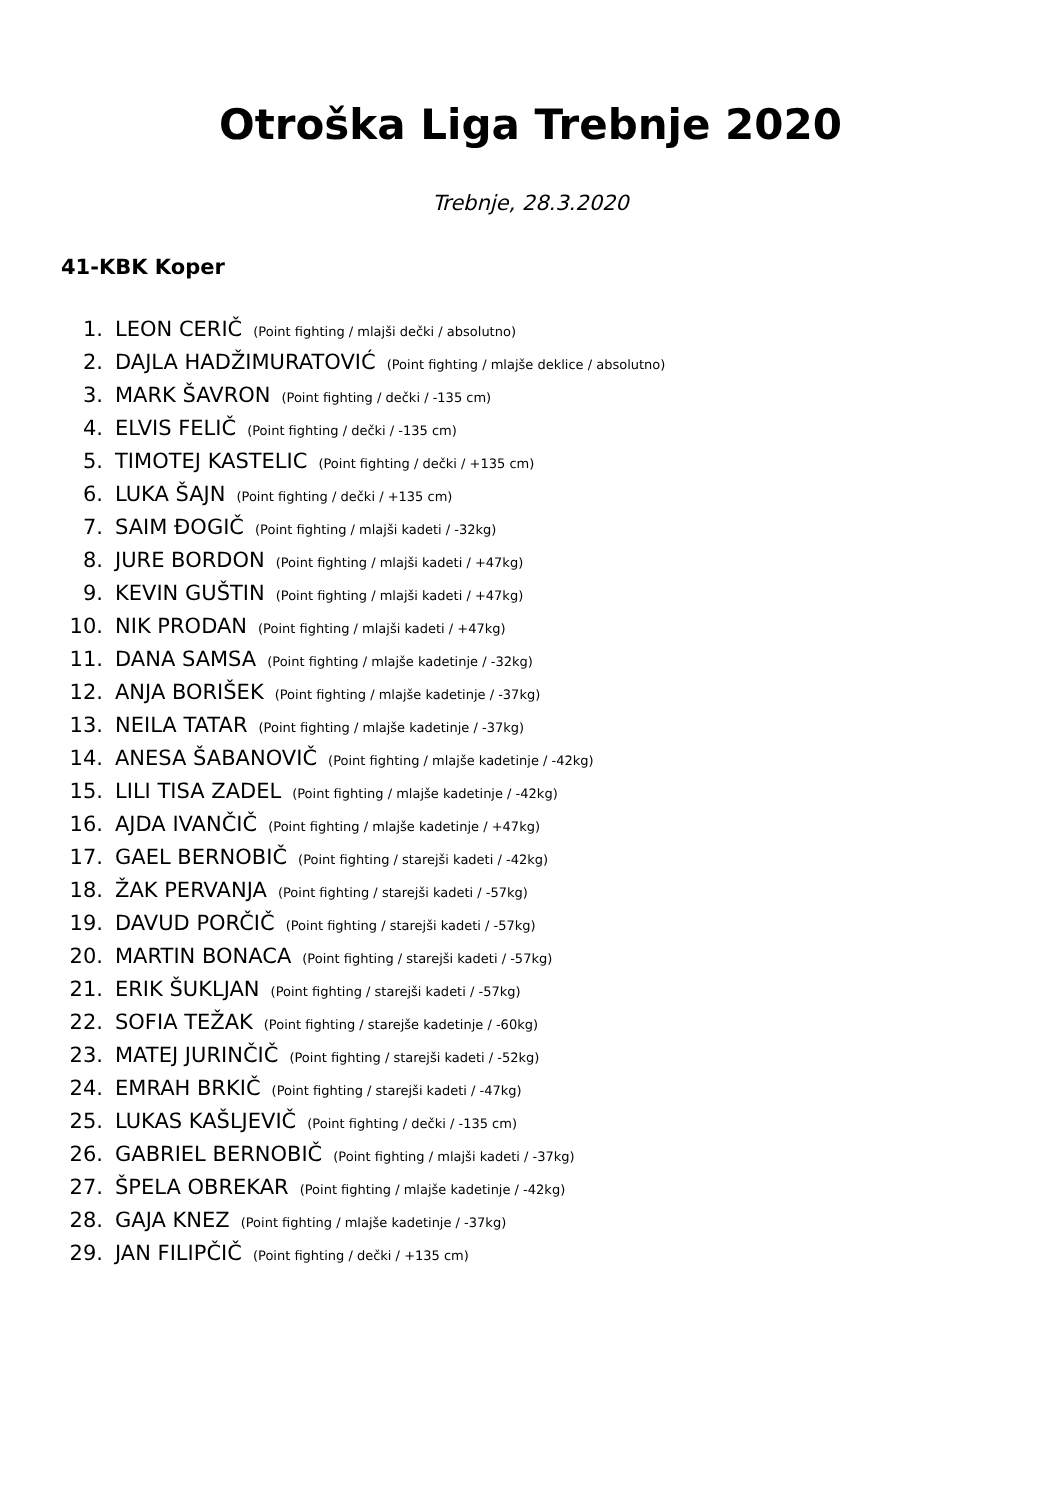Otroška Liga Trebnje 2020
Trebnje, 28.3.2020
41-KBK Koper
1. LEON CERIČ (Point fighting / mlajši dečki / absolutno)
2. DAJLA HADŽIMURATOVIĆ (Point fighting / mlajše deklice / absolutno)
3. MARK ŠAVRON (Point fighting / dečki / -135 cm)
4. ELVIS FELIČ (Point fighting / dečki / -135 cm)
5. TIMOTEJ KASTELIC (Point fighting / dečki / +135 cm)
6. LUKA ŠAJN (Point fighting / dečki / +135 cm)
7. SAIM ĐOGIČ (Point fighting / mlajši kadeti / -32kg)
8. JURE BORDON (Point fighting / mlajši kadeti / +47kg)
9. KEVIN GUŠTIN (Point fighting / mlajši kadeti / +47kg)
10. NIK PRODAN (Point fighting / mlajši kadeti / +47kg)
11. DANA SAMSA (Point fighting / mlajše kadetinje / -32kg)
12. ANJA BORIŠEK (Point fighting / mlajše kadetinje / -37kg)
13. NEILA TATAR (Point fighting / mlajše kadetinje / -37kg)
14. ANESA ŠABANOVIČ (Point fighting / mlajše kadetinje / -42kg)
15. LILI TISA ZADEL (Point fighting / mlajše kadetinje / -42kg)
16. AJDA IVANČIČ (Point fighting / mlajše kadetinje / +47kg)
17. GAEL BERNOBIČ (Point fighting / starejši kadeti / -42kg)
18. ŽAK PERVANJA (Point fighting / starejši kadeti / -57kg)
19. DAVUD PORČIČ (Point fighting / starejši kadeti / -57kg)
20. MARTIN BONACA (Point fighting / starejši kadeti / -57kg)
21. ERIK ŠUKLJAN (Point fighting / starejši kadeti / -57kg)
22. SOFIA TEŽAK (Point fighting / starejše kadetinje / -60kg)
23. MATEJ JURINČIČ (Point fighting / starejši kadeti / -52kg)
24. EMRAH BRKIČ (Point fighting / starejši kadeti / -47kg)
25. LUKAS KAŠLJEVIČ (Point fighting / dečki / -135 cm)
26. GABRIEL BERNOBIČ (Point fighting / mlajši kadeti / -37kg)
27. ŠPELA OBREKAR (Point fighting / mlajše kadetinje / -42kg)
28. GAJA KNEZ (Point fighting / mlajše kadetinje / -37kg)
29. JAN FILIPČIČ (Point fighting / dečki / +135 cm)